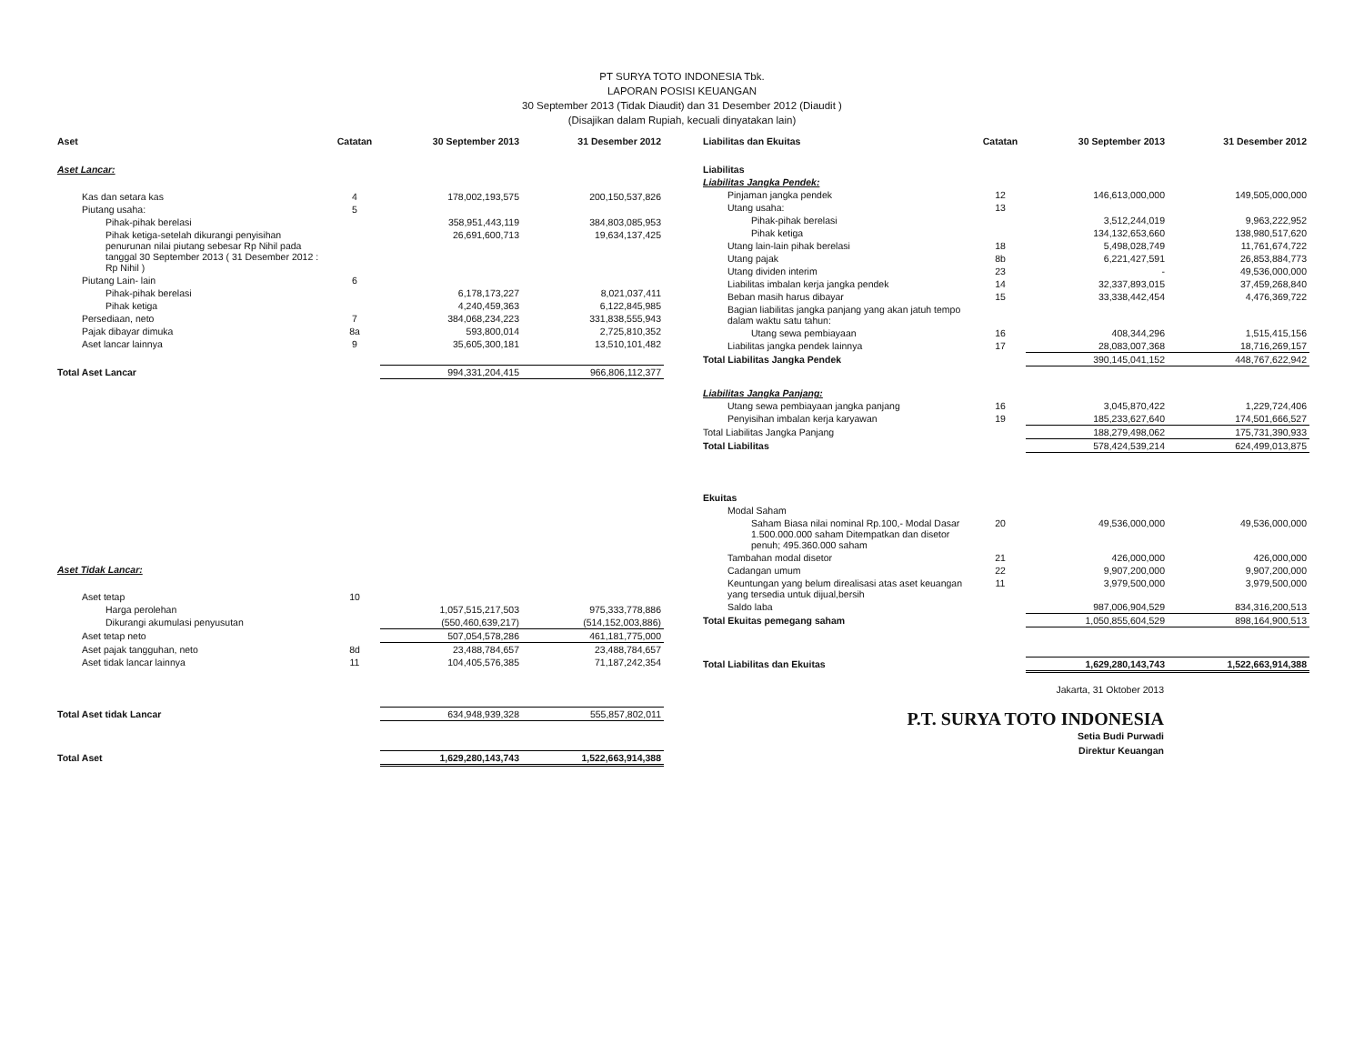PT SURYA TOTO INDONESIA Tbk.
LAPORAN POSISI KEUANGAN
30 September 2013 (Tidak Diaudit) dan 31 Desember 2012 (Diaudit )
(Disajikan dalam Rupiah, kecuali dinyatakan lain)
| Aset | Catatan | 30 September 2013 | 31 Desember 2012 |
| --- | --- | --- | --- |
| Aset Lancar: | | | |
| Kas dan setara kas | 4 | 178,002,193,575 | 200,150,537,826 |
| Piutang usaha: | 5 | | |
| Pihak-pihak berelasi | | 358,951,443,119 | 384,803,085,953 |
| Pihak ketiga-setelah dikurangi penyisihan penurunan nilai piutang sebesar Rp Nihil pada tanggal 30 September 2013 ( 31 Desember 2012 : Rp Nihil ) | | 26,691,600,713 | 19,634,137,425 |
| Piutang Lain- lain | 6 | | |
| Pihak-pihak berelasi | | 6,178,173,227 | 8,021,037,411 |
| Pihak ketiga | | 4,240,459,363 | 6,122,845,985 |
| Persediaan, neto | 7 | 384,068,234,223 | 331,838,555,943 |
| Pajak dibayar dimuka | 8a | 593,800,014 | 2,725,810,352 |
| Aset lancar lainnya | 9 | 35,605,300,181 | 13,510,101,482 |
| Total Aset Lancar | | 994,331,204,415 | 966,806,112,377 |
| Aset Tidak Lancar: | | | |
| Aset tetap | 10 | | |
| Harga perolehan | | 1,057,515,217,503 | 975,333,778,886 |
| Dikurangi akumulasi penyusutan | | (550,460,639,217) | (514,152,003,886) |
| Aset tetap neto | | 507,054,578,286 | 461,181,775,000 |
| Aset pajak tangguhan, neto | 8d | 23,488,784,657 | 23,488,784,657 |
| Aset tidak lancar lainnya | 11 | 104,405,576,385 | 71,187,242,354 |
| Total Aset tidak Lancar | | 634,948,939,328 | 555,857,802,011 |
| Total Aset | | 1,629,280,143,743 | 1,522,663,914,388 |
| Liabilitas dan Ekuitas | Catatan | 30 September 2013 | 31 Desember 2012 |
| --- | --- | --- | --- |
| Liabilitas | | | |
| Liabilitas Jangka Pendek: | | | |
| Pinjaman jangka pendek | 12 | 146,613,000,000 | 149,505,000,000 |
| Utang usaha: | 13 | | |
| Pihak-pihak berelasi | | 3,512,244,019 | 9,963,222,952 |
| Pihak ketiga | | 134,132,653,660 | 138,980,517,620 |
| Utang lain-lain pihak berelasi | 18 | 5,498,028,749 | 11,761,674,722 |
| Utang pajak | 8b | 6,221,427,591 | 26,853,884,773 |
| Utang dividen interim | 23 | - | 49,536,000,000 |
| Liabilitas imbalan kerja jangka pendek | 14 | 32,337,893,015 | 37,459,268,840 |
| Beban masih harus dibayar | 15 | 33,338,442,454 | 4,476,369,722 |
| Bagian liabilitas jangka panjang yang akan jatuh tempo dalam waktu satu tahun: | | | |
| Utang sewa pembiayaan | 16 | 408,344,296 | 1,515,415,156 |
| Liabilitas jangka pendek lainnya | 17 | 28,083,007,368 | 18,716,269,157 |
| Total Liabilitas Jangka Pendek | | 390,145,041,152 | 448,767,622,942 |
| Liabilitas Jangka Panjang: | | | |
| Utang sewa pembiayaan jangka panjang | 16 | 3,045,870,422 | 1,229,724,406 |
| Penyisihan imbalan kerja karyawan | 19 | 185,233,627,640 | 174,501,666,527 |
| Total Liabilitas Jangka Panjang | | 188,279,498,062 | 175,731,390,933 |
| Total Liabilitas | | 578,424,539,214 | 624,499,013,875 |
| Ekuitas | | | |
| Modal Saham | | | |
| Saham Biasa nilai nominal Rp.100,- Modal Dasar 1.500.000.000 saham Ditempatkan dan disetor penuh; 495.360.000 saham | 20 | 49,536,000,000 | 49,536,000,000 |
| Tambahan modal disetor | 21 | 426,000,000 | 426,000,000 |
| Cadangan umum | 22 | 9,907,200,000 | 9,907,200,000 |
| Keuntungan yang belum direalisasi atas aset keuangan yang tersedia untuk dijual,bersih | 11 | 3,979,500,000 | 3,979,500,000 |
| Saldo laba | | 987,006,904,529 | 834,316,200,513 |
| Total Ekuitas pemegang saham | | 1,050,855,604,529 | 898,164,900,513 |
| Total Liabilitas dan Ekuitas | | 1,629,280,143,743 | 1,522,663,914,388 |
Jakarta, 31 Oktober 2013
P.T. SURYA TOTO INDONESIA
Setia Budi Purwadi
Direktur Keuangan